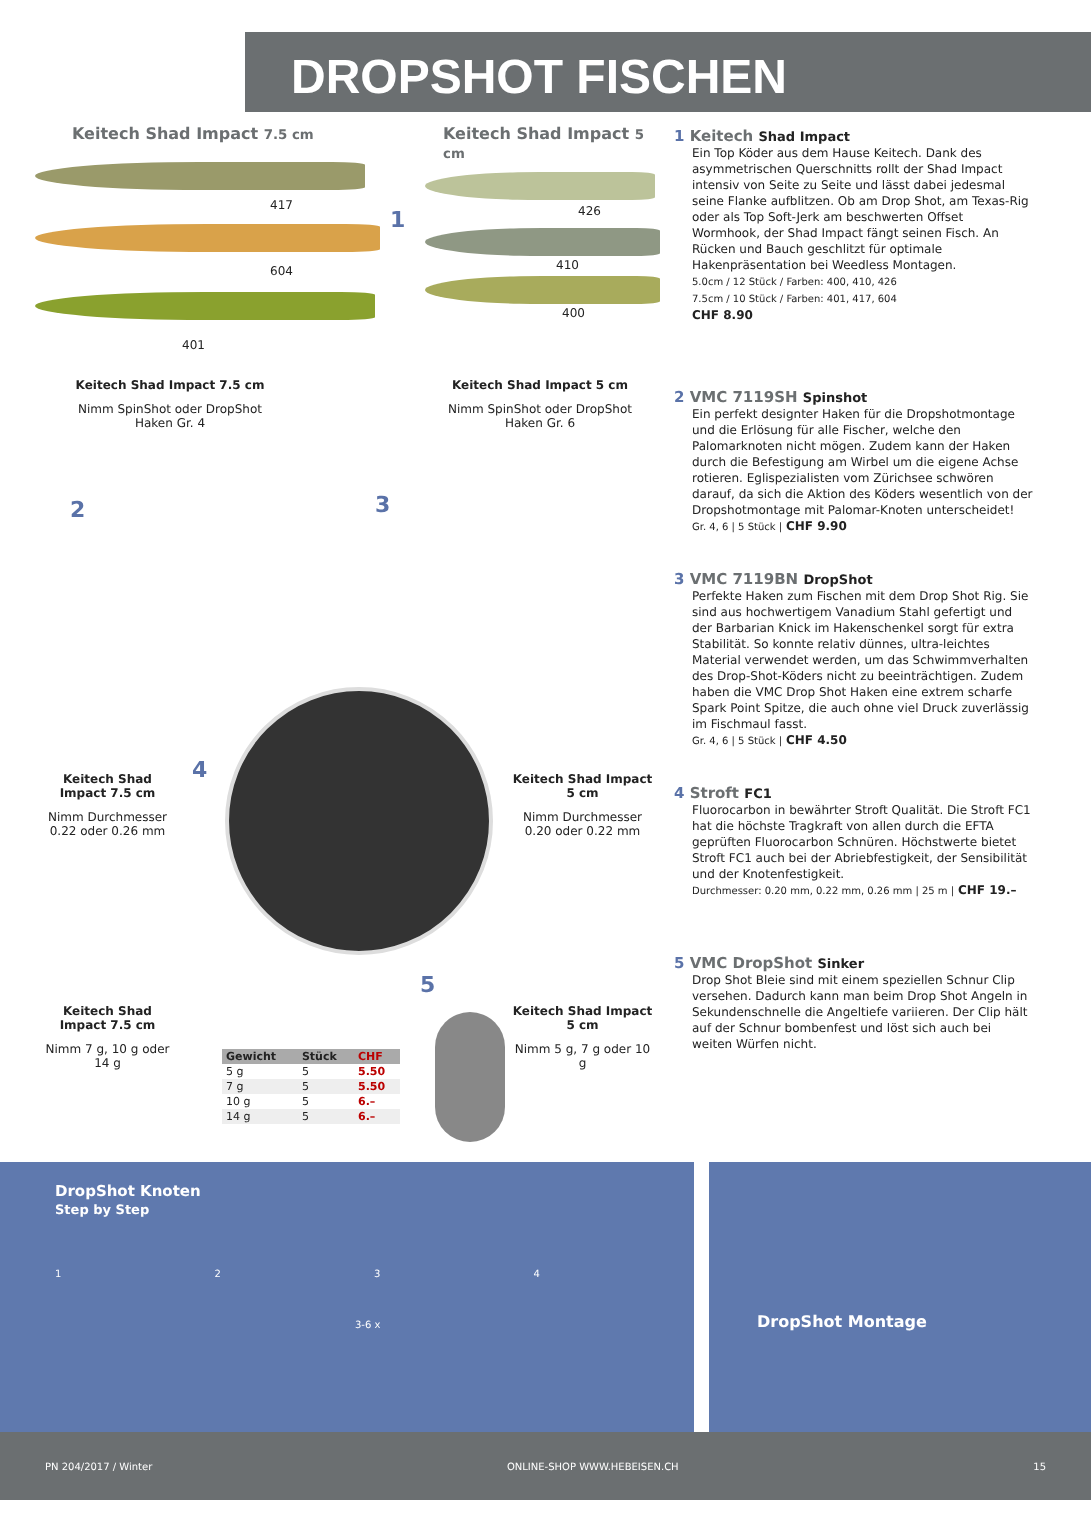DROPSHOT FISCHEN
Keitech Shad Impact 7.5 cm Keitech Shad Impact 5 cm
417
604
401
1 426
410
400
Keitech Shad Impact 7.5 cm
Nimm SpinShot oder DropShot Haken Gr. 4
Keitech Shad Impact 5 cm
Nimm SpinShot oder DropShot Haken Gr. 6
2 3
4
5
Keitech Shad Impact 7.5 cm
Nimm Durchmesser 0.22 oder 0.26 mm
Keitech Shad Impact 5 cm
Nimm Durchmesser 0.20 oder 0.22 mm
Keitech Shad Impact 7.5 cm
Nimm 7 g, 10 g oder 14 g
Keitech Shad Impact 5 cm
Nimm 5 g, 7 g oder 10 g
| Gewicht | Stück | CHF |
| --- | --- | --- |
| 5 g | 5 | 5.50 |
| 7 g | 5 | 5.50 |
| 10 g | 5 | 6.– |
| 14 g | 5 | 6.– |
1 Keitech Shad Impact
Ein Top Köder aus dem Hause Keitech. Dank des asymmetrischen Querschnitts rollt der Shad Impact intensiv von Seite zu Seite und lässt dabei jedesmal seine Flanke aufblitzen. Ob am Drop Shot, am Texas-Rig oder als Top Soft-Jerk am beschwerten Offset Wormhook, der Shad Impact fängt seinen Fisch. An Rücken und Bauch geschlitzt für optimale Hakenpräsentation bei Weedless Montagen.
5.0cm / 12 Stück / Farben: 400, 410, 426
7.5cm / 10 Stück / Farben: 401, 417, 604
CHF 8.90
2 VMC 7119SH Spinshot
Ein perfekt designter Haken für die Dropshotmontage und die Erlösung für alle Fischer, welche den Palomarknoten nicht mögen. Zudem kann der Haken durch die Befestigung am Wirbel um die eigene Achse rotieren. Eglispezialisten vom Zürichsee schwören darauf, da sich die Aktion des Köders wesentlich von der Dropshotmontage mit Palomar-Knoten unterscheidet!
Gr. 4, 6 | 5 Stück | CHF 9.90
3 VMC 7119BN DropShot
Perfekte Haken zum Fischen mit dem Drop Shot Rig. Sie sind aus hochwertigem Vanadium Stahl gefertigt und der Barbarian Knick im Hakenschenkel sorgt für extra Stabilität. So konnte relativ dünnes, ultra-leichtes Material verwendet werden, um das Schwimmverhalten des Drop-Shot-Köders nicht zu beeinträchtigen. Zudem haben die VMC Drop Shot Haken eine extrem scharfe Spark Point Spitze, die auch ohne viel Druck zuverlässig im Fischmaul fasst.
Gr. 4, 6 | 5 Stück | CHF 4.50
4 Stroft FC1
Fluorocarbon in bewährter Stroft Qualität. Die Stroft FC1 hat die höchste Tragkraft von allen durch die EFTA geprüften Fluorocarbon Schnüren. Höchstwerte bietet Stroft FC1 auch bei der Abriebfestigkeit, der Sensibilität und der Knotenfestigkeit.
Durchmesser: 0.20 mm, 0.22 mm, 0.26 mm | 25 m | CHF 19.–
5 VMC DropShot Sinker
Drop Shot Bleie sind mit einem speziellen Schnur Clip versehen. Dadurch kann man beim Drop Shot Angeln in Sekundenschnelle die Angeltiefe variieren. Der Clip hält auf der Schnur bombenfest und löst sich auch bei weiten Würfen nicht.
DropShot Knoten
Step by Step
1 2 3 4
3-6 x
DropShot Montage
PN 204/2017 / Winter ONLINE-SHOP WWW.HEBEISEN.CH 15